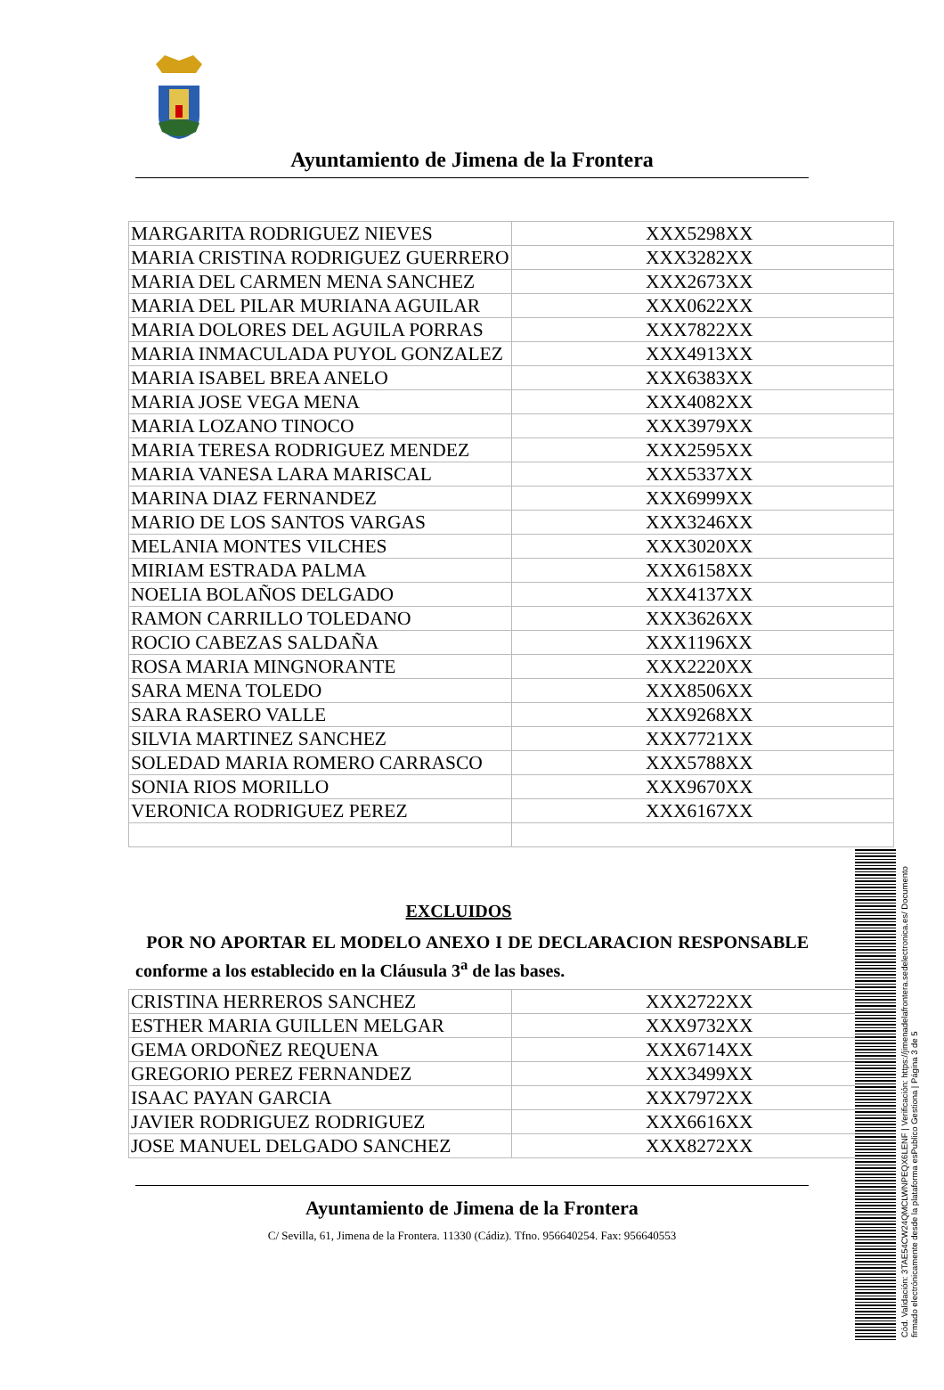Ayuntamiento de Jimena de la Frontera
| MARGARITA RODRIGUEZ NIEVES | XXX5298XX |
| MARIA CRISTINA RODRIGUEZ GUERRERO | XXX3282XX |
| MARIA DEL CARMEN MENA SANCHEZ | XXX2673XX |
| MARIA DEL PILAR MURIANA AGUILAR | XXX0622XX |
| MARIA DOLORES DEL AGUILA PORRAS | XXX7822XX |
| MARIA INMACULADA PUYOL GONZALEZ | XXX4913XX |
| MARIA ISABEL BREA ANELO | XXX6383XX |
| MARIA JOSE VEGA MENA | XXX4082XX |
| MARIA LOZANO TINOCO | XXX3979XX |
| MARIA TERESA RODRIGUEZ MENDEZ | XXX2595XX |
| MARIA VANESA LARA MARISCAL | XXX5337XX |
| MARINA DIAZ FERNANDEZ | XXX6999XX |
| MARIO DE LOS SANTOS VARGAS | XXX3246XX |
| MELANIA MONTES VILCHES | XXX3020XX |
| MIRIAM ESTRADA PALMA | XXX6158XX |
| NOELIA BOLAÑOS DELGADO | XXX4137XX |
| RAMON CARRILLO TOLEDANO | XXX3626XX |
| ROCIO CABEZAS SALDAÑA | XXX1196XX |
| ROSA MARIA MINGNORANTE | XXX2220XX |
| SARA MENA TOLEDO | XXX8506XX |
| SARA RASERO VALLE | XXX9268XX |
| SILVIA MARTINEZ SANCHEZ | XXX7721XX |
| SOLEDAD MARIA ROMERO CARRASCO | XXX5788XX |
| SONIA RIOS MORILLO | XXX9670XX |
| VERONICA RODRIGUEZ PEREZ | XXX6167XX |
EXCLUIDOS
POR NO APORTAR EL MODELO ANEXO I DE DECLARACION RESPONSABLE conforme a los establecido en la Cláusula 3<sup>a</sup> de las bases.
| CRISTINA HERREROS SANCHEZ | XXX2722XX |
| ESTHER MARIA GUILLEN MELGAR | XXX9732XX |
| GEMA ORDOÑEZ REQUENA | XXX6714XX |
| GREGORIO PEREZ FERNANDEZ | XXX3499XX |
| ISAAC PAYAN GARCIA | XXX7972XX |
| JAVIER RODRIGUEZ RODRIGUEZ | XXX6616XX |
| JOSE MANUEL DELGADO SANCHEZ | XXX8272XX |
Ayuntamiento de Jimena de la Frontera
C/ Sevilla, 61, Jimena de la Frontera. 11330 (Cádiz). Tfno. 956640254. Fax: 956640553
Cód. Validación: 3TAE54CW24QMCLWNPEQX6LENF | Verificación: https://jimenadelafrontera.sedelectronica.es/ Documento firmado electrónicamente desde la plataforma esPublico Gestiona | Página 3 de 5